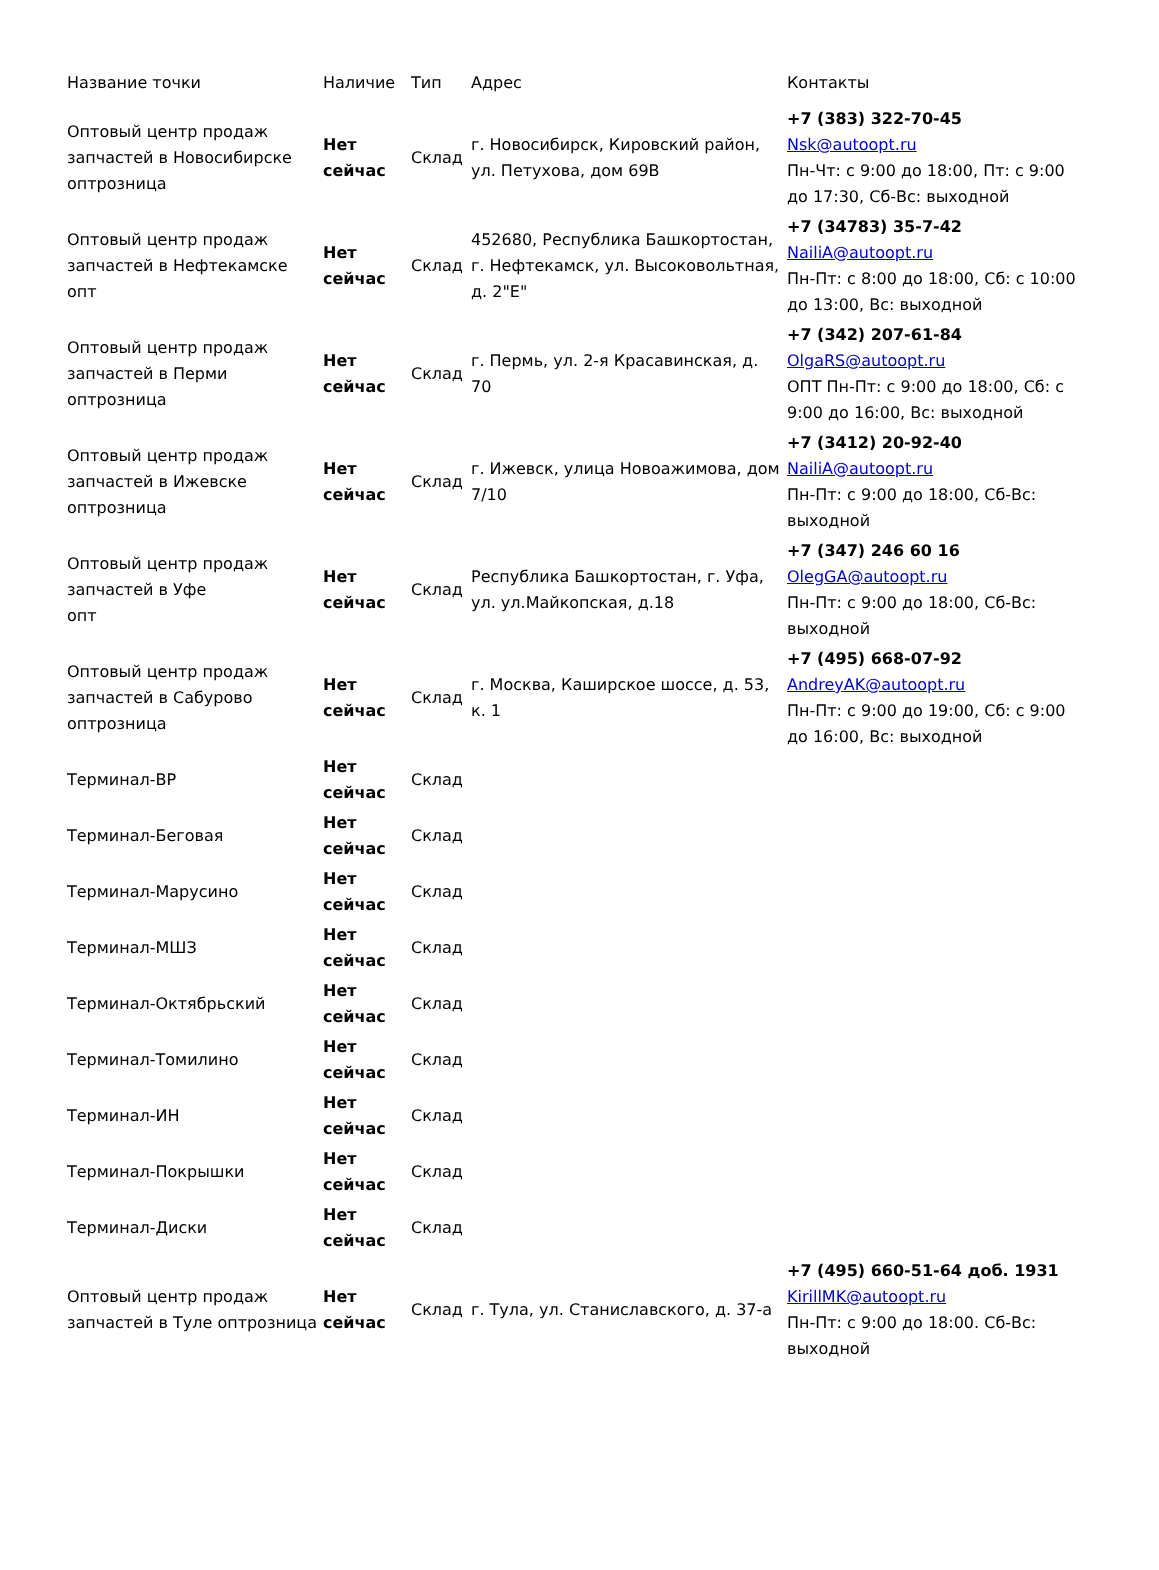| Название точки | Наличие | Тип | Адрес | Контакты |
| --- | --- | --- | --- | --- |
| Оптовый центр продаж запчастей в Новосибирске оптрозница | Нет сейчас | Склад | г. Новосибирск, Кировский район, ул. Петухова, дом 69В | +7 (383) 322-70-45 Nsk@autoopt.ru Пн-Чт: с 9:00 до 18:00, Пт: с 9:00 до 17:30, Сб-Вс: выходной |
| Оптовый центр продаж запчастей в Нефтекамске опт | Нет сейчас | Склад | 452680, Республика Башкортостан, г. Нефтекамск, ул. Высоковольтная, д. 2"Е" | +7 (34783) 35-7-42 NailiA@autoopt.ru Пн-Пт: с 8:00 до 18:00, Сб: с 10:00 до 13:00, Вс: выходной |
| Оптовый центр продаж запчастей в Перми оптрозница | Нет сейчас | Склад | г. Пермь, ул. 2-я Красавинская, д. 70 | +7 (342) 207-61-84 OlgaRS@autoopt.ru ОПТ Пн-Пт: с 9:00 до 18:00, Сб: с 9:00 до 16:00, Вс: выходной |
| Оптовый центр продаж запчастей в Ижевске оптрозница | Нет сейчас | Склад | г. Ижевск, улица Новоажимова, дом 7/10 | +7 (3412) 20-92-40 NailiA@autoopt.ru Пн-Пт: с 9:00 до 18:00, Сб-Вс: выходной |
| Оптовый центр продаж запчастей в Уфе опт | Нет сейчас | Склад | Республика Башкортостан, г. Уфа, ул. ул.Майкопская, д.18 | +7 (347) 246 60 16 OlegGA@autoopt.ru Пн-Пт: с 9:00 до 18:00, Сб-Вс: выходной |
| Оптовый центр продаж запчастей в Сабурово оптрозница | Нет сейчас | Склад | г. Москва, Каширское шоссе, д. 53, к. 1 | +7 (495) 668-07-92 AndreyAK@autoopt.ru Пн-Пт: с 9:00 до 19:00, Сб: с 9:00 до 16:00, Вс: выходной |
| Терминал-ВР | Нет сейчас | Склад | | |
| Терминал-Беговая | Нет сейчас | Склад | | |
| Терминал-Марусино | Нет сейчас | Склад | | |
| Терминал-МШЗ | Нет сейчас | Склад | | |
| Терминал-Октябрьский | Нет сейчас | Склад | | |
| Терминал-Томилино | Нет сейчас | Склад | | |
| Терминал-ИН | Нет сейчас | Склад | | |
| Терминал-Покрышки | Нет сейчас | Склад | | |
| Терминал-Диски | Нет сейчас | Склад | | |
| Оптовый центр продаж запчастей в Туле оптрозница | Нет сейчас | Склад | г. Тула, ул. Станиславского, д. 37-а | +7 (495) 660-51-64 доб. 1931 KirillMK@autoopt.ru Пн-Пт: с 9:00 до 18:00. Сб-Вс: выходной |